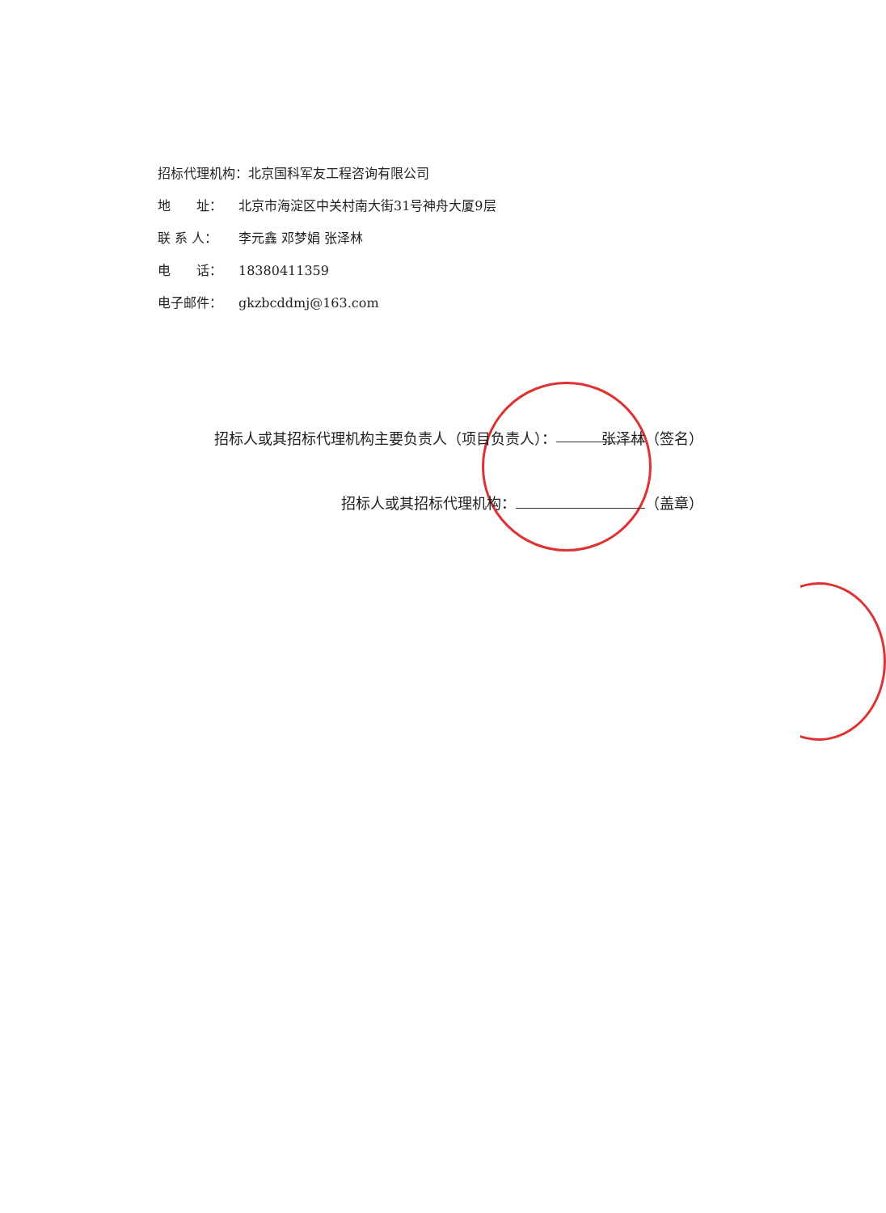招标代理机构：北京国科军友工程咨询有限公司
地　　址： 北京市海淀区中关村南大街31号神舟大厦9层
联 系 人： 李元鑫 邓梦娟 张泽林
电　　话： 18380411359
电子邮件： gkzbcddmj@163.com
招标人或其招标代理机构主要负责人（项目负责人）： 张泽林 （签名）
招标人或其招标代理机构： （盖章）